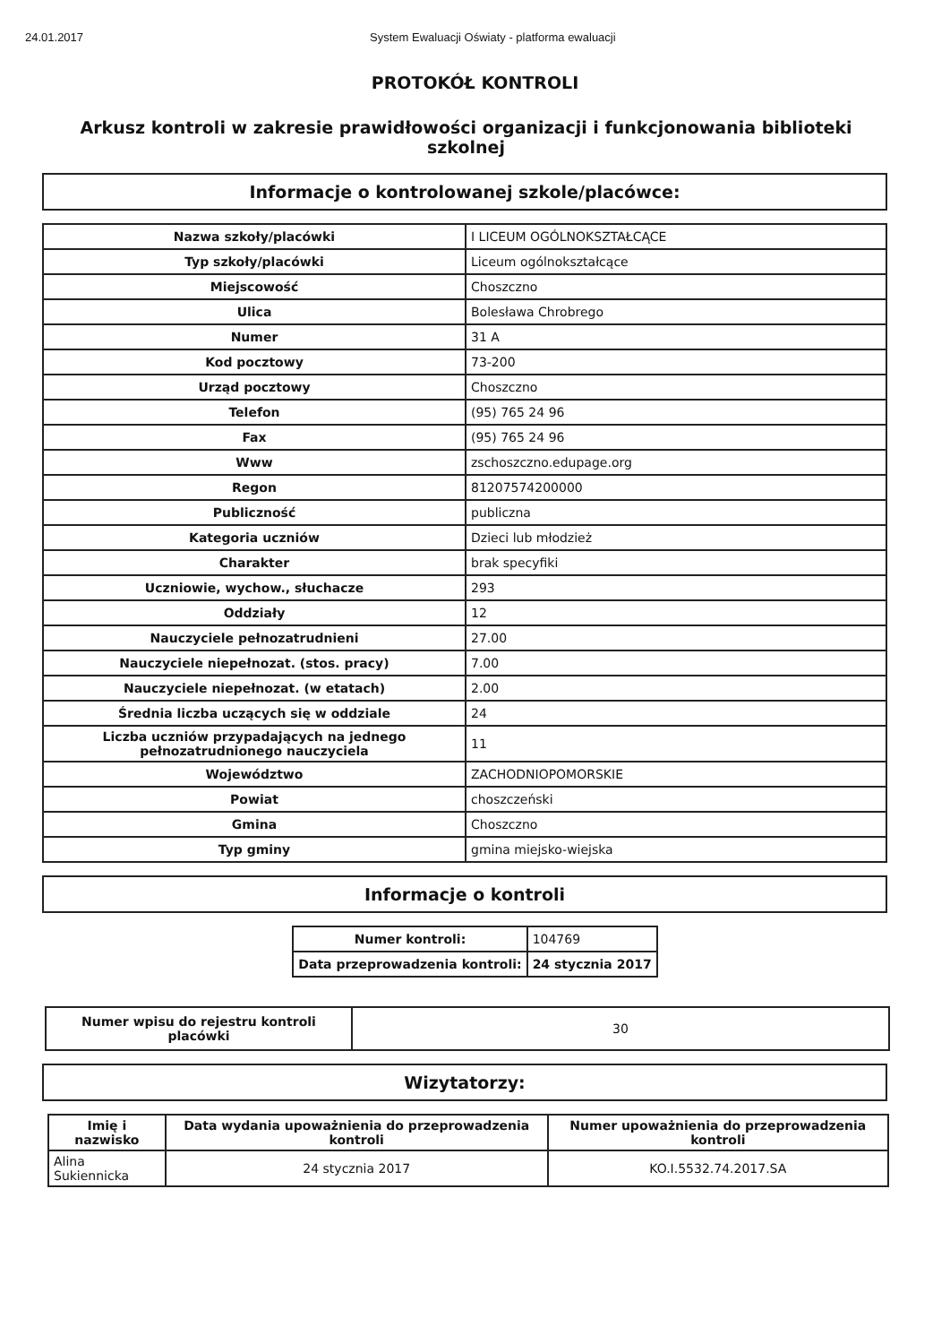24.01.2017 System Ewaluacji Oświaty - platforma ewaluacji
PROTOKÓŁ KONTROLI
Arkusz kontroli w zakresie prawidłowości organizacji i funkcjonowania biblioteki szkolnej
Informacje o kontrolowanej szkole/placówce:
| Nazwa szkoły/placówki | I LICEUM OGÓLNOKSZTAŁCĄCE |
| Typ szkoły/placówki | Liceum ogólnokształcące |
| Miejscowość | Choszczno |
| Ulica | Bolesława Chrobrego |
| Numer | 31 A |
| Kod pocztowy | 73-200 |
| Urząd pocztowy | Choszczno |
| Telefon | (95) 765 24 96 |
| Fax | (95) 765 24 96 |
| Www | zschoszczno.edupage.org |
| Regon | 81207574200000 |
| Publiczność | publiczna |
| Kategoria uczniów | Dzieci lub młodzież |
| Charakter | brak specyfiki |
| Uczniowie, wychow., słuchacze | 293 |
| Oddziały | 12 |
| Nauczyciele pełnozatrudnieni | 27.00 |
| Nauczyciele niepełnozat. (stos. pracy) | 7.00 |
| Nauczyciele niepełnozat. (w etatach) | 2.00 |
| Średnia liczba uczących się w oddziale | 24 |
| Liczba uczniów przypadających na jednego pełnozatrudnionego nauczyciela | 11 |
| Województwo | ZACHODNIOPOMORSKIE |
| Powiat | choszczeński |
| Gmina | Choszczno |
| Typ gminy | gmina miejsko-wiejska |
Informacje o kontroli
| Numer kontroli: | 104769 |
| Data przeprowadzenia kontroli: | 24 stycznia 2017 |
| Numer wpisu do rejestru kontroli placówki | 30 |
Wizytatorzy:
| Imię i nazwisko | Data wydania upoważnienia do przeprowadzenia kontroli | Numer upoważnienia do przeprowadzenia kontroli |
| --- | --- | --- |
| Alina Sukiennicka | 24 stycznia 2017 | KO.I.5532.74.2017.SA |